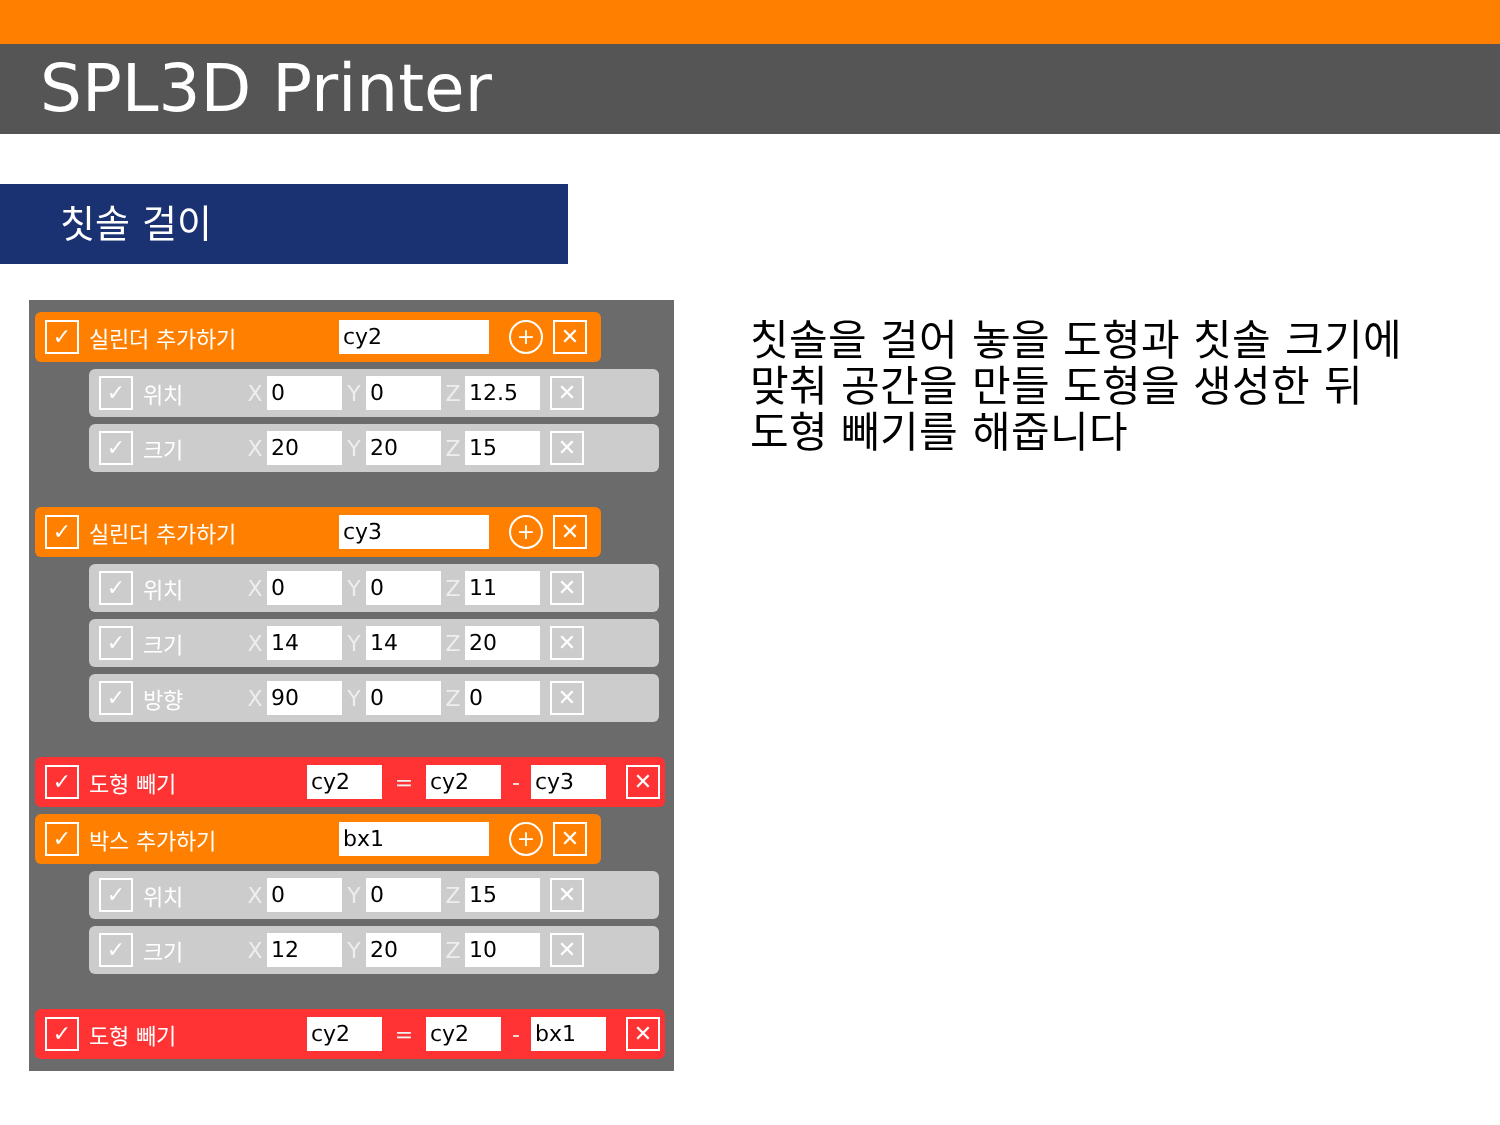SPL3D Printer
칫솔 걸이
✓ 실린더 추가하기 cy2 + ✕
✓ 위치 X 0 Y 0 Z 12.5 ✕
✓ 크기 X 20 Y 20 Z 15 ✕
✓ 실린더 추가하기 cy3 + ✕
✓ 위치 X 0 Y 0 Z 11 ✕
✓ 크기 X 14 Y 14 Z 20 ✕
✓ 방향 X 90 Y 0 Z 0 ✕
✓ 도형 빼기 cy2 = cy2 - cy3 ✕
✓ 박스 추가하기 bx1 + ✕
✓ 위치 X 0 Y 0 Z 15 ✕
✓ 크기 X 12 Y 20 Z 10 ✕
✓ 도형 빼기 cy2 = cy2 - bx1 ✕
칫솔을 걸어 놓을 도형과 칫솔 크기에
맞춰 공간을 만들 도형을 생성한 뒤
도형 빼기를 해줍니다